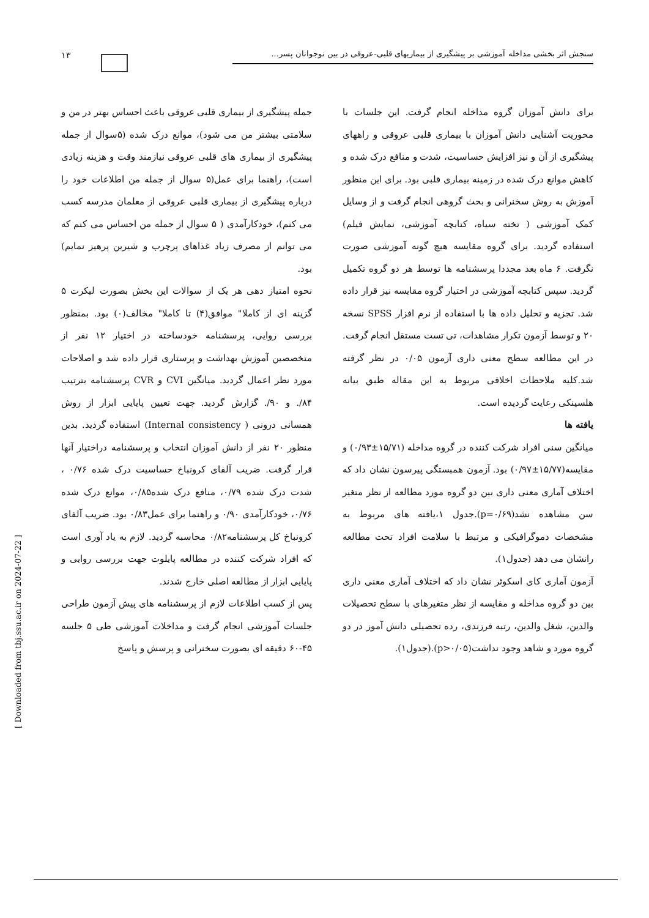۱۳
سنجش اثر بخشی مداخله آموزشی بر پیشگیری از بیماریهای قلبی-عروقی در بین نوجوانان پسر...
جمله پیشگیری از بیماری قلبی عروقی باعث احساس بهتر در من و سلامتی بیشتر من می شود)، موانع درک شده (۵سوال از جمله پیشگیری از بیماری های قلبی عروقی نیازمند وقت و هزینه زیادی است)، راهنما برای عمل(۵ سوال از جمله من اطلاعات خود را درباره پیشگیری از بیماری قلبی عروقی از معلمان مدرسه کسب می کنم)، خودکارآمدی ( ۵ سوال از جمله من احساس می کنم که می توانم از مصرف زیاد غذاهای پرچرب و شیرین پرهیز نمایم) بود.
نحوه امتیاز دهی هر یک از سوالات این بخش بصورت لیکرت ۵ گزینه ای از کاملا" موافق(۴) تا کاملا" مخالف(۰) بود. بمنظور بررسی روایی، پرسشنامه خودساخته در اختیار ۱۲ نفر از متخصصین آموزش بهداشت و پرستاری قرار داده شد و اصلاحات مورد نظر اعمال گردید. میانگین CVI و CVR پرسشنامه بترتیب ۸۴/. و ۹۰/. گزارش گردید. جهت تعیین پایایی ابزار از روش همسانی درونی ( Internal consistency) استفاده گردید. بدین منظور ۲۰ نفر از دانش آموزان انتخاب و پرسشنامه دراختیار آنها قرار گرفت. ضریب آلفای کرونباخ حساسیت درک شده ۰/۷۶ ، شدت درک شده ۰/۷۹، منافع درک شده۰/۸۵، موانع درک شده ۰/۷۶، خودکارآمدی ۰/۹۰ و راهنما برای عمل۰/۸۳ بود. ضریب آلفای کرونباخ کل پرسشنامه۰/۸۲ محاسبه گردید. لازم به یاد آوری است که افراد شرکت کننده در مطالعه پایلوت جهت بررسی روایی و پایایی ابزار از مطالعه اصلی خارج شدند.
پس از کسب اطلاعات لازم از پرسشنامه های پیش آزمون طراحی جلسات آموزشی انجام گرفت و مداخلات آموزشی طی ۵ جلسه ۴۵-۶۰ دقیقه ای بصورت سخنرانی و پرسش و پاسخ
برای دانش آموزان گروه مداخله انجام گرفت. این جلسات با محوریت آشنایی دانش آموزان با بیماری قلبی عروقی و راههای پیشگیری از آن و نیز افزایش حساسیت، شدت و منافع درک شده و کاهش موانع درک شده در زمینه بیماری قلبی بود. برای این منظور آموزش به روش سخنرانی و بحث گروهی انجام گرفت و از وسایل کمک آموزشی ( تخته سیاه، کتابچه آموزشی، نمایش فیلم) استفاده گردید. برای گروه مقایسه هیچ گونه آموزشی صورت نگرفت. ۶ ماه بعد مجددا پرسشنامه ها توسط هر دو گروه تکمیل گردید. سپس کتابچه آموزشی در اختیار گروه مقایسه نیز قرار داده شد. تجزیه و تحلیل داده ها با استفاده از نرم افزار SPSS نسخه ۲۰ و توسط آزمون تکرار مشاهدات، تی تست مستقل انجام گرفت. در این مطالعه سطح معنی داری آزمون ۰/۰۵ در نظر گرفته شد.کلیه ملاحظات اخلاقی مربوط به این مقاله طبق بیانه هلسینکی رعایت گردیده است.
یافته ها
میانگین سنی افراد شرکت کننده در گروه مداخله (۱۵/۷۱±۰/۹۳) و مقایسه(۱۵/۷۷±۰/۹۷) بود. آزمون همبستگی پیرسون نشان داد که اختلاف آماری معنی داری بین دو گروه مورد مطالعه از نظر متغیر سن مشاهده نشد(p=۰/۶۹).جدول ۱،یافته های مربوط به مشخصات دموگرافیکی و مرتبط با سلامت افراد تحت مطالعه رانشان می دهد (جدول۱).
آزمون آماری کای اسکوئر نشان داد که اختلاف آماری معنی داری بین دو گروه مداخله و مقایسه از نظر متغیرهای با سطح تحصیلات والدین، شغل والدین، رتبه فرزندی، رده تحصیلی دانش آموز در دو گروه مورد و شاهد وجود نداشت(p>۰/۰۵).(جدول۱).
[ Downloaded from tbj.ssu.ac.ir on 2024-07-22 ]